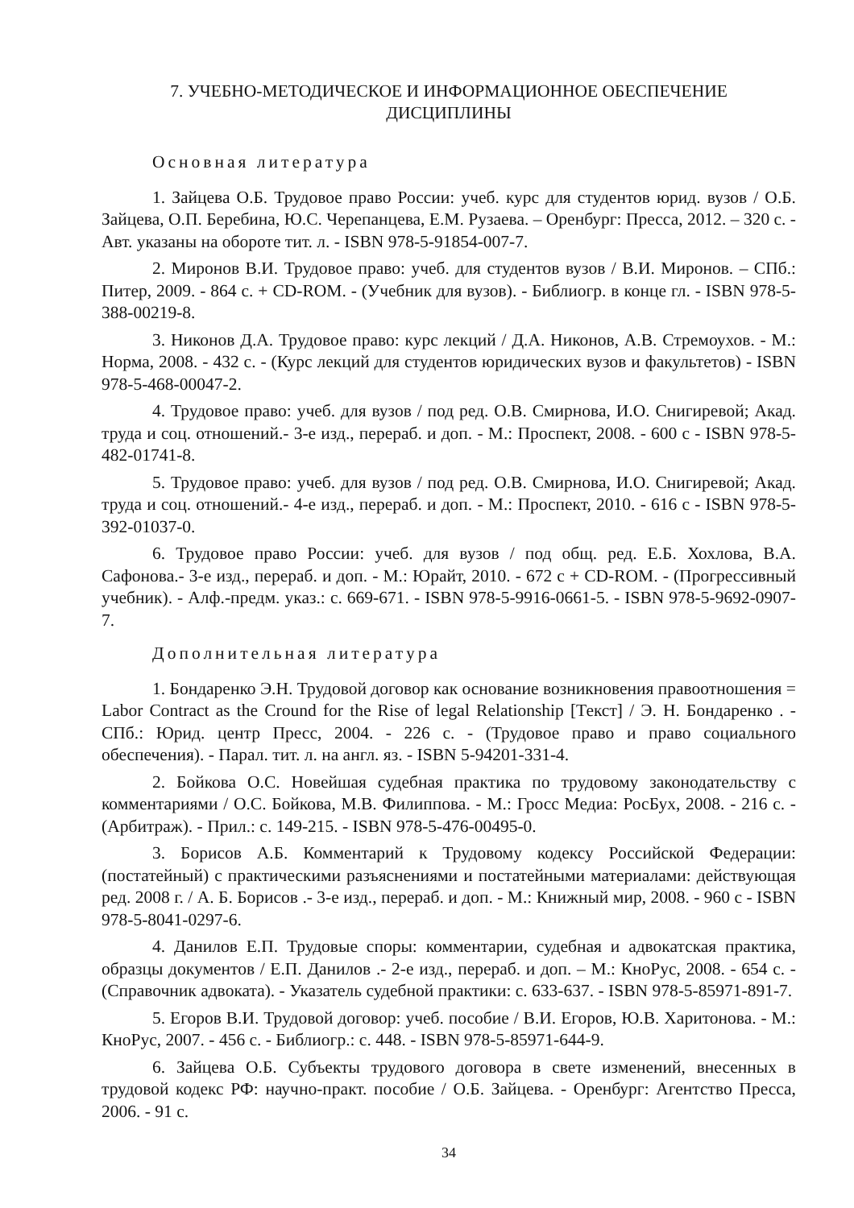7. УЧЕБНО-МЕТОДИЧЕСКОЕ И ИНФОРМАЦИОННОЕ ОБЕСПЕЧЕНИЕ
ДИСЦИПЛИНЫ
Основная литература
1. Зайцева О.Б. Трудовое право России: учеб. курс для студентов юрид. вузов / О.Б. Зайцева, О.П. Беребина, Ю.С. Черепанцева, Е.М. Рузаева. – Оренбург: Пресса, 2012. – 320 с. - Авт. указаны на обороте тит. л. - ISBN 978-5-91854-007-7.
2. Миронов В.И. Трудовое право: учеб. для студентов вузов / В.И. Миронов. – СПб.: Питер, 2009. - 864 с. + CD-ROM. - (Учебник для вузов). - Библиогр. в конце гл. - ISBN 978-5-388-00219-8.
3. Никонов Д.А. Трудовое право: курс лекций / Д.А. Никонов, А.В. Стремоухов. - М.: Норма, 2008. - 432 с. - (Курс лекций для студентов юридических вузов и факультетов) - ISBN 978-5-468-00047-2.
4. Трудовое право: учеб. для вузов / под ред. О.В. Смирнова, И.О. Снигиревой; Акад. труда и соц. отношений.- 3-е изд., перераб. и доп. - М.: Проспект, 2008. - 600 с - ISBN 978-5-482-01741-8.
5. Трудовое право: учеб. для вузов / под ред. О.В. Смирнова, И.О. Снигиревой; Акад. труда и соц. отношений.- 4-е изд., перераб. и доп. - М.: Проспект, 2010. - 616 с - ISBN 978-5-392-01037-0.
6. Трудовое право России: учеб. для вузов / под общ. ред. Е.Б. Хохлова, В.А. Сафонова.- 3-е изд., перераб. и доп. - М.: Юрайт, 2010. - 672 с + CD-ROM. - (Прогрессивный учебник). - Алф.-предм. указ.: с. 669-671. - ISBN 978-5-9916-0661-5. - ISBN 978-5-9692-0907-7.
Дополнительная литература
1. Бондаренко Э.Н. Трудовой договор как основание возникновения правоотношения = Labor Contract as the Cround for the Rise of legal Relationship [Текст] / Э. Н. Бондаренко . - СПб.: Юрид. центр Пресс, 2004. - 226 с. - (Трудовое право и право социального обеспечения). - Парал. тит. л. на англ. яз. - ISBN 5-94201-331-4.
2. Бойкова О.С. Новейшая судебная практика по трудовому законодательству с комментариями / О.С. Бойкова, М.В. Филиппова. - М.: Гросс Медиа: РосБух, 2008. - 216 с. - (Арбитраж). - Прил.: с. 149-215. - ISBN 978-5-476-00495-0.
3. Борисов А.Б. Комментарий к Трудовому кодексу Российской Федерации: (постатейный) с практическими разъяснениями и постатейными материалами: действующая ред. 2008 г. / А. Б. Борисов .- 3-е изд., перераб. и доп. - М.: Книжный мир, 2008. - 960 с - ISBN 978-5-8041-0297-6.
4. Данилов Е.П. Трудовые споры: комментарии, судебная и адвокатская практика, образцы документов / Е.П. Данилов .- 2-е изд., перераб. и доп. – М.: КноРус, 2008. - 654 с. - (Справочник адвоката). - Указатель судебной практики: с. 633-637. - ISBN 978-5-85971-891-7.
5. Егоров В.И. Трудовой договор: учеб. пособие / В.И. Егоров, Ю.В. Харитонова. - М.: КноРус, 2007. - 456 с. - Библиогр.: с. 448. - ISBN 978-5-85971-644-9.
6. Зайцева О.Б. Субъекты трудового договора в свете изменений, внесенных в трудовой кодекс РФ: научно-практ. пособие / О.Б. Зайцева. - Оренбург: Агентство Пресса, 2006. - 91 с.
34